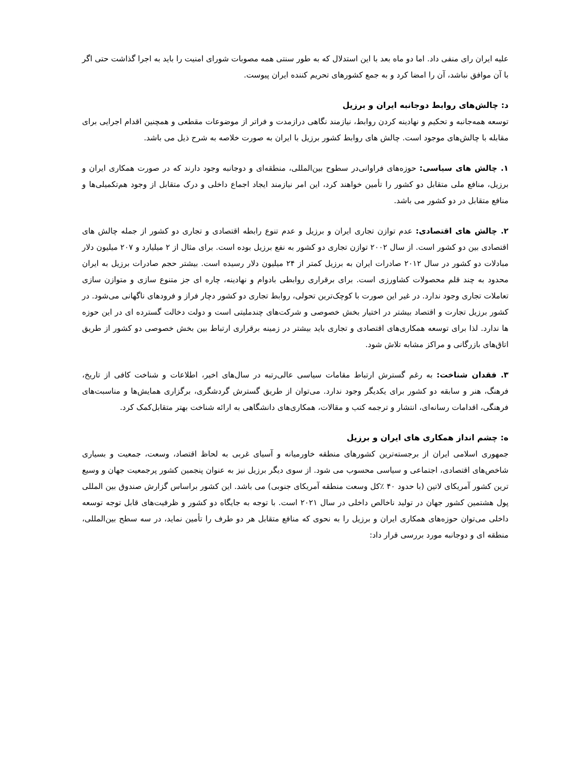علیه ایران رای منفی داد. اما دو ماه بعد با این استدلال که به طور سنتی همه مصوبات شورای امنیت را باید به اجرا گذاشت حتی اگر با آن موافق نباشد، آن را امضا کرد و به جمع کشورهای تحریم کننده ایران پیوست.
د: چالش‌های روابط دوجانبه ایران و برزیل
توسعه همه‌جانبه و تحکیم و نهادینه کردن روابط، نیازمند نگاهی درازمدت و فراتر از موضوعات مقطعی و همچنین اقدام اجرایی برای مقابله با چالش‌های موجود است. چالش های روابط کشور برزیل با ایران به صورت خلاصه به شرح ذیل می باشد.
۱. چالش های سیاسی: حوزه‌های فراوانی‌در سطوح بین‌المللی، منطقه‌ای و دوجانبه وجود دارند که در صورت همکاری ایران و برزیل، منافع ملی متقابل دو کشور را تأمین خواهند کرد، این امر نیازمند ایجاد اجماع داخلی و درک متقابل از وجود هم‌تکمیلی‌ها و منافع متقابل در دو کشور می باشد.
۲. چالش های اقتصادی: عدم توازن تجاری ایران و برزیل و عدم تنوع رابطه اقتصادی و تجاری دو کشور از جمله چالش های اقتصادی بین دو کشور است. از سال ۲۰۰۲ توازن تجاری دو کشور به نفع برزیل بوده است. برای مثال از ۲ میلیارد و ۲۰۷ میلیون دلار مبادلات دو کشور در سال ۲۰۱۲ صادرات ایران به برزیل کمتر از ۲۴ میلیون دلار رسیده است. بیشتر حجم صادرات برزیل به ایران محدود به چند قلم محصولات کشاورزی است. برای برقراری روابطی بادوام و نهادینه، چاره ای جز متنوع سازی و متوازن سازی تعاملات تجاری وجود ندارد. در غیر این صورت با کوچک‌ترین تحولی، روابط تجاری دو کشور دچار فراز و فرودهای ناگهانی می‌شود. در کشور برزیل تجارت و اقتصاد بیشتر در اختیار بخش خصوصی و شرکت‌های چندملیتی است و دولت دخالت گسترده ای در این حوزه ها ندارد. لذا برای توسعه همکاری‌های اقتصادی و تجاری باید بیشتر در زمینه برقراری ارتباط بین بخش خصوصی دو کشور از طریق اتاق‌های بازرگانی و مراکز مشابه تلاش شود.
۳. فقدان شناخت: به رغم گسترش ارتباط مقامات سیاسی عالی‌رتبه در سال‌های اخیر، اطلاعات و شناخت کافی از تاریخ، فرهنگ، هنر و سابقه دو کشور برای یکدیگر وجود ندارد. می‌توان از طریق گسترش گردشگری، برگزاری همایش‌ها و مناسبت‌های فرهنگی، اقدامات رسانه‌ای، انتشار و ترجمه کتب و مقالات، همکاری‌های دانشگاهی به ارائه شناخت بهتر متقابل‌کمک کرد.
ه: چشم انداز همکاری های ایران و برزیل
جمهوری اسلامی ایران از برجسته‌ترین کشورهای منطقه خاورمیانه و آسیای غربی به لحاظ اقتصاد، وسعت، جمعیت و بسیاری شاخص‌های اقتصادی، اجتماعی و سیاسی محسوب می شود. از سوی دیگر برزیل نیز به عنوان پنجمین کشور پرجمعیت جهان و وسیع ترین کشور آمریکای لاتین (با حدود ۴۰ ٪کل وسعت منطقه آمریکای جنوبی) می باشد. این کشور براساس گزارش صندوق بین المللی پول هشتمین کشور جهان در تولید ناخالص داخلی در سال ۲۰۲۱ است. با توجه به جایگاه دو کشور و ظرفیت‌های قابل توجه توسعه داخلی می‌توان حوزه‌های همکاری ایران و برزیل را به نحوی که منافع متقابل هر دو طرف را تأمین نماید، در سه سطح بین‌المللی، منطقه ای و دوجانبه مورد بررسی قرار داد: